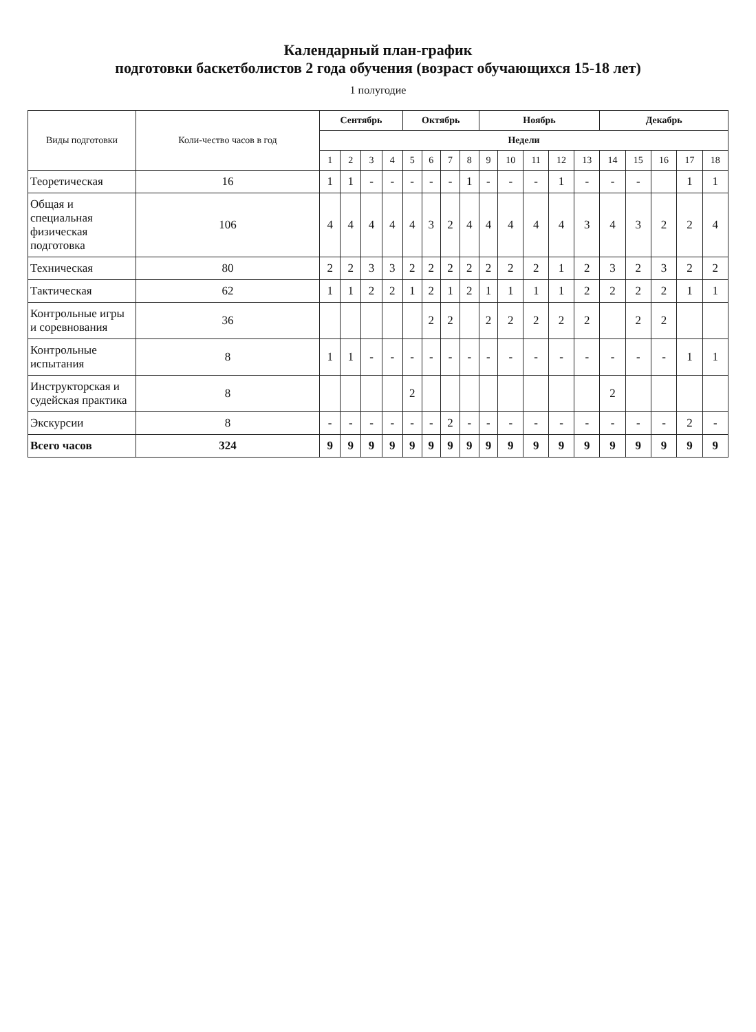Календарный план-график
подготовки баскетболистов 2 года обучения (возраст обучающихся 15-18 лет)
1 полугодие
| Виды подготовки | Коли-чество часов в год | Сентябрь | | | | Октябрь | | | | Ноябрь | | | | | Декабрь | | | | |
| --- | --- | --- | --- | --- | --- | --- | --- | --- | --- | --- | --- | --- | --- | --- | --- | --- | --- | --- | --- |
| | | Недели | | | | | | | | | | | | | | | | | |
| | | 1 | 2 | 3 | 4 | 5 | 6 | 7 | 8 | 9 | 10 | 11 | 12 | 13 | 14 | 15 | 16 | 17 | 18 |
| Теоретическая | 16 | 1 | 1 | - | - | - | - | - | 1 | - | - | - | 1 | - | - | - | | 1 | 1 |
| Общая и специальная физическая подготовка | 106 | 4 | 4 | 4 | 4 | 4 | 3 | 2 | 4 | 4 | 4 | 4 | 4 | 3 | 4 | 3 | 2 | 2 | 4 |
| Техническая | 80 | 2 | 2 | 3 | 3 | 2 | 2 | 2 | 2 | 2 | 2 | 2 | 1 | 2 | 3 | 2 | 3 | 2 | 2 |
| Тактическая | 62 | 1 | 1 | 2 | 2 | 1 | 2 | 1 | 2 | 1 | 1 | 1 | 1 | 2 | 2 | 2 | 2 | 1 | 1 |
| Контрольные игры и соревнования | 36 | | | | | | 2 | 2 | | 2 | 2 | 2 | 2 | 2 | | 2 | 2 | | |
| Контрольные испытания | 8 | 1 | 1 | - | - | - | - | - | - | - | - | - | - | - | - | - | - | 1 | 1 |
| Инструкторская и судейская практика | 8 | | | | | 2 | | | | | | | | | 2 | | | | |
| Экскурсии | 8 | - | - | - | - | - | - | 2 | - | - | - | - | - | - | - | - | - | 2 | - |
| Всего часов | 324 | 9 | 9 | 9 | 9 | 9 | 9 | 9 | 9 | 9 | 9 | 9 | 9 | 9 | 9 | 9 | 9 | 9 | 9 |